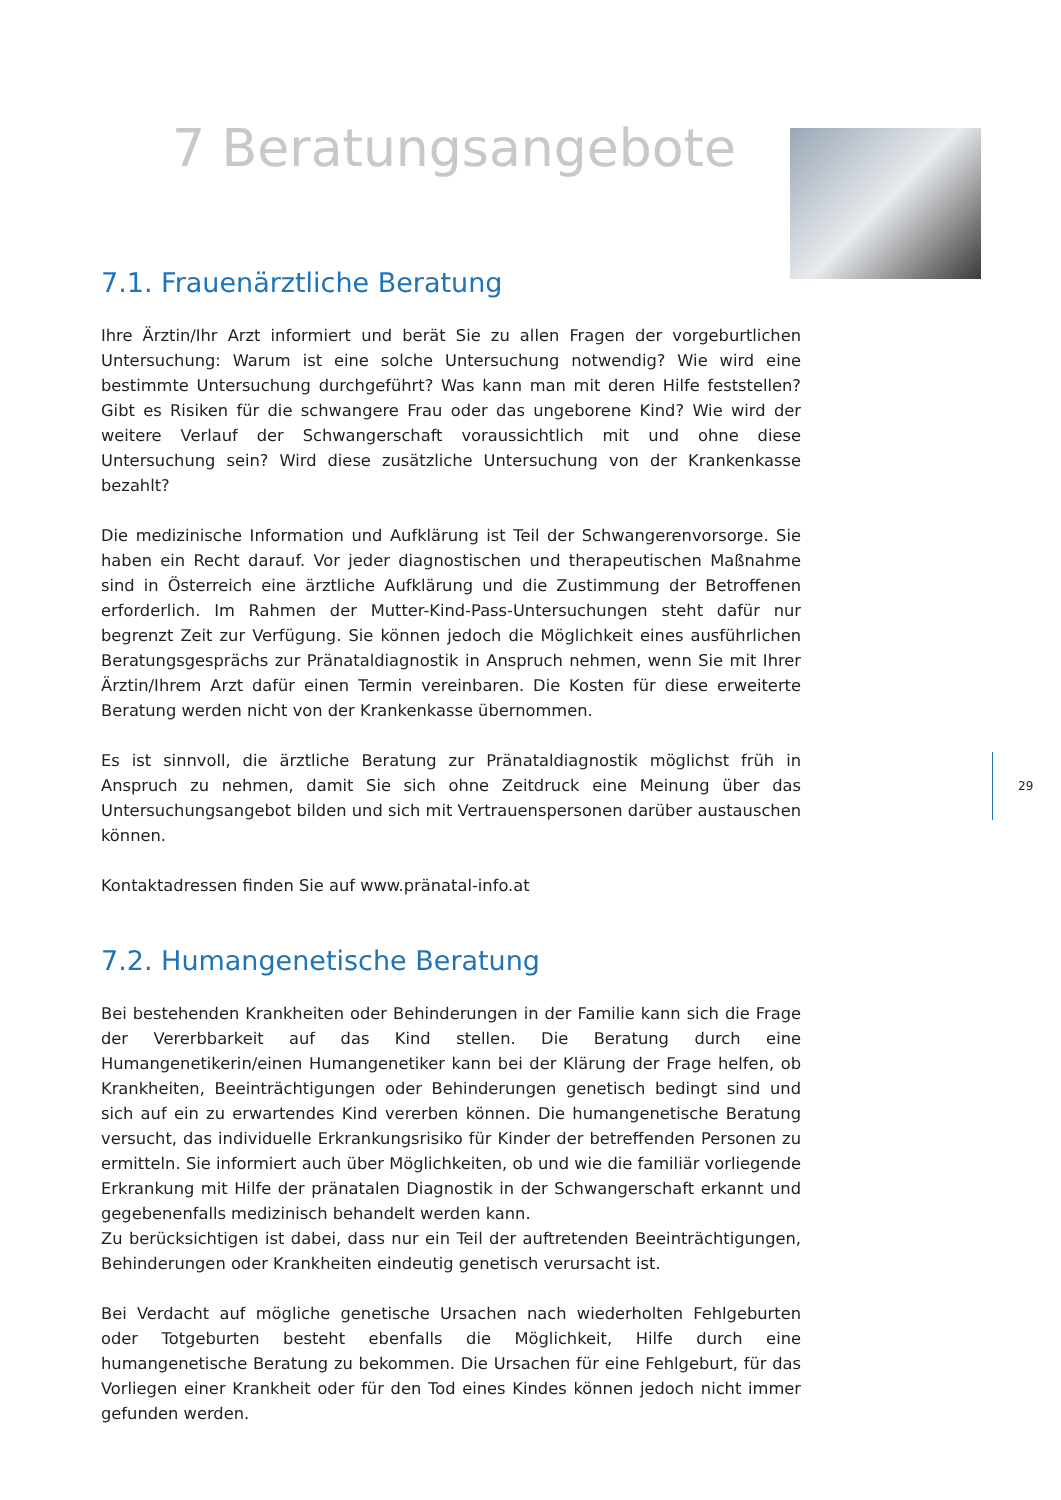7 Beratungsangebote
7.1. Frauenärztliche Beratung
Ihre Ärztin/Ihr Arzt informiert und berät Sie zu allen Fragen der vorgeburtlichen Untersuchung: Warum ist eine solche Untersuchung notwendig? Wie wird eine bestimmte Untersuchung durchgeführt? Was kann man mit deren Hilfe feststellen? Gibt es Risiken für die schwangere Frau oder das ungeborene Kind? Wie wird der weitere Verlauf der Schwangerschaft voraussichtlich mit und ohne diese Untersuchung sein? Wird diese zusätzliche Untersuchung von der Krankenkasse bezahlt?
Die medizinische Information und Aufklärung ist Teil der Schwangerenvorsorge. Sie haben ein Recht darauf. Vor jeder diagnostischen und therapeutischen Maßnahme sind in Österreich eine ärztliche Aufklärung und die Zustimmung der Betroffenen erforderlich. Im Rahmen der Mutter-Kind-Pass-Untersuchungen steht dafür nur begrenzt Zeit zur Verfügung. Sie können jedoch die Möglichkeit eines ausführlichen Beratungsgesprächs zur Pränataldiagnostik in Anspruch nehmen, wenn Sie mit Ihrer Ärztin/Ihrem Arzt dafür einen Termin vereinbaren. Die Kosten für diese erweiterte Beratung werden nicht von der Krankenkasse übernommen.
Es ist sinnvoll, die ärztliche Beratung zur Pränataldiagnostik möglichst früh in Anspruch zu nehmen, damit Sie sich ohne Zeitdruck eine Meinung über das Untersuchungsangebot bilden und sich mit Vertrauenspersonen darüber austauschen können.
Kontaktadressen finden Sie auf www.pränatal-info.at
7.2. Humangenetische Beratung
Bei bestehenden Krankheiten oder Behinderungen in der Familie kann sich die Frage der Vererbbarkeit auf das Kind stellen. Die Beratung durch eine Humangenetikerin/einen Humangenetiker kann bei der Klärung der Frage helfen, ob Krankheiten, Beeinträchtigungen oder Behinderungen genetisch bedingt sind und sich auf ein zu erwartendes Kind vererben können. Die humangenetische Beratung versucht, das individuelle Erkrankungsrisiko für Kinder der betreffenden Personen zu ermitteln. Sie informiert auch über Möglichkeiten, ob und wie die familiär vorliegende Erkrankung mit Hilfe der pränatalen Diagnostik in der Schwangerschaft erkannt und gegebenenfalls medizinisch behandelt werden kann.
Zu berücksichtigen ist dabei, dass nur ein Teil der auftretenden Beeinträchtigungen, Behinderungen oder Krankheiten eindeutig genetisch verursacht ist.
Bei Verdacht auf mögliche genetische Ursachen nach wiederholten Fehlgeburten oder Totgeburten besteht ebenfalls die Möglichkeit, Hilfe durch eine humangenetische Beratung zu bekommen. Die Ursachen für eine Fehlgeburt, für das Vorliegen einer Krankheit oder für den Tod eines Kindes können jedoch nicht immer gefunden werden.
29